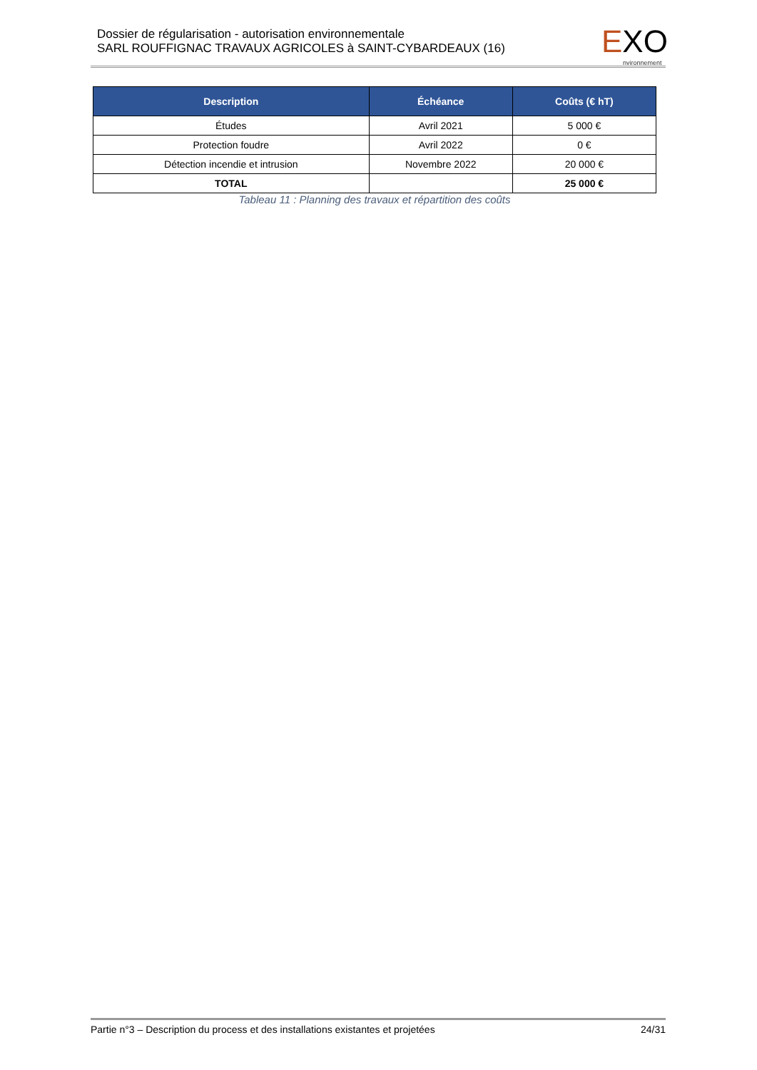Dossier de régularisation - autorisation environnementale
SARL ROUFFIGNAC TRAVAUX AGRICOLES à SAINT-CYBARDEAUX (16)
EXO nvironnement
| Description | Échéance | Coûts (€ hT) |
| --- | --- | --- |
| Études | Avril 2021 | 5 000 € |
| Protection foudre | Avril 2022 | 0 € |
| Détection incendie et intrusion | Novembre 2022 | 20 000 € |
| TOTAL | | 25 000 € |
Tableau 11 : Planning des travaux et répartition des coûts
Partie n°3 – Description du process et des installations existantes et projetées 24/31